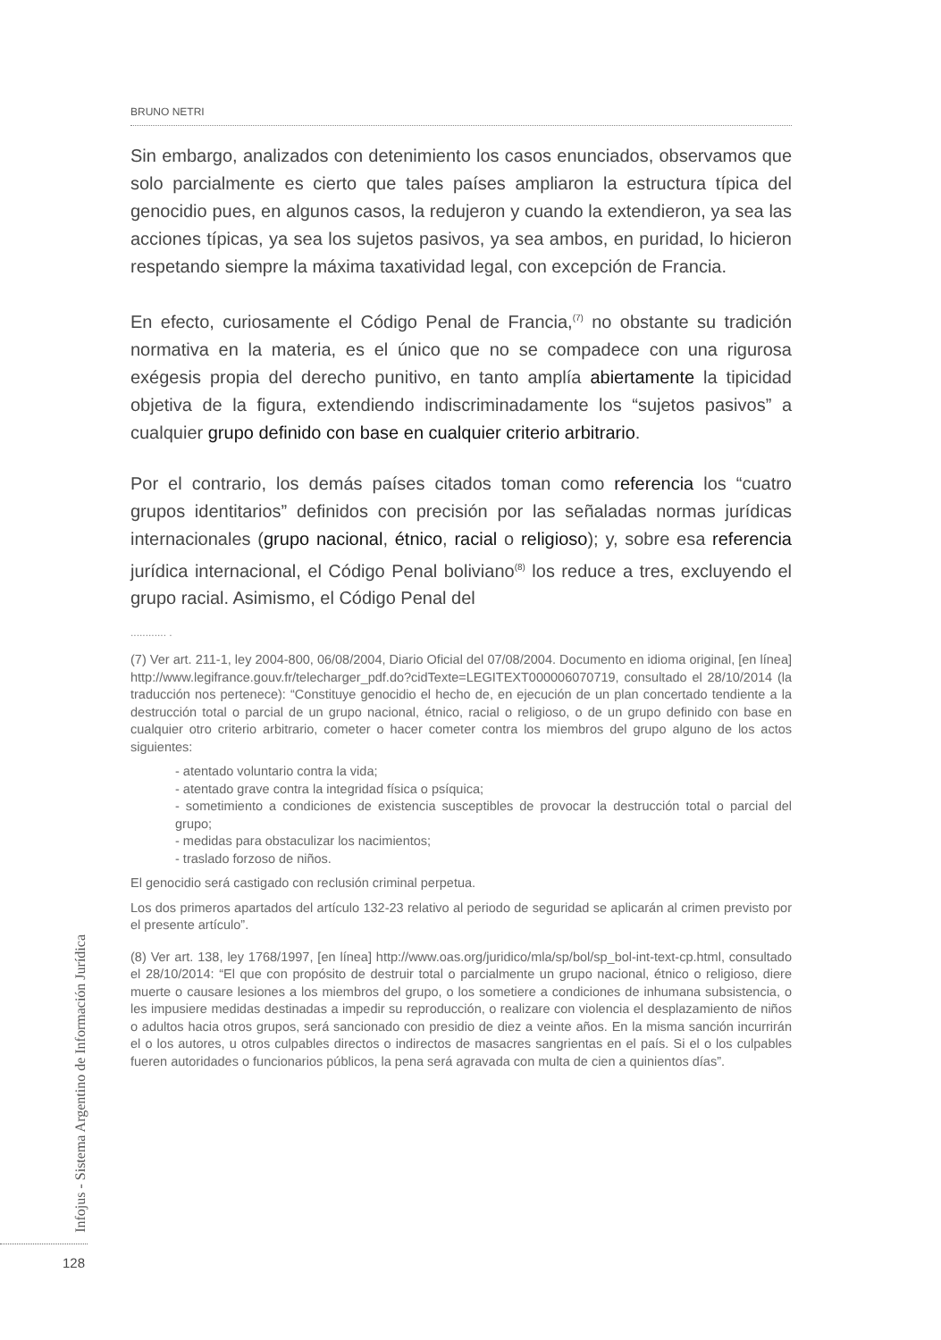BRUNO NETRI
Sin embargo, analizados con detenimiento los casos enunciados, observamos que solo parcialmente es cierto que tales países ampliaron la estructura típica del genocidio pues, en algunos casos, la redujeron y cuando la extendieron, ya sea las acciones típicas, ya sea los sujetos pasivos, ya sea ambos, en puridad, lo hicieron respetando siempre la máxima taxatividad legal, con excepción de Francia.
En efecto, curiosamente el Código Penal de Francia,<sup>(7)</sup> no obstante su tradición normativa en la materia, es el único que no se compadece con una rigurosa exégesis propia del derecho punitivo, en tanto amplía abiertamente la tipicidad objetiva de la figura, extendiendo indiscriminadamente los “sujetos pasivos” a cualquier grupo definido con base en cualquier criterio arbitrario.
Por el contrario, los demás países citados toman como referencia los “cuatro grupos identitarios” definidos con precisión por las señaladas normas jurídicas internacionales (grupo nacional, étnico, racial o religioso); y, sobre esa referencia jurídica internacional, el Código Penal boliviano<sup>(8)</sup> los reduce a tres, excluyendo el grupo racial. Asimismo, el Código Penal del
............ .
(7) Ver art. 211-1, ley 2004-800, 06/08/2004, Diario Oficial del 07/08/2004. Documento en idioma original, [en línea] http://www.legifrance.gouv.fr/telecharger_pdf.do?cidTexte=LEGITEXT000006070719, consultado el 28/10/2014 (la traducción nos pertenece): “Constituye genocidio el hecho de, en ejecución de un plan concertado tendiente a la destrucción total o parcial de un grupo nacional, étnico, racial o religioso, o de un grupo definido con base en cualquier otro criterio arbitrario, cometer o hacer cometer contra los miembros del grupo alguno de los actos siguientes:
- atentado voluntario contra la vida;
- atentado grave contra la integridad física o psíquica;
- sometimiento a condiciones de existencia susceptibles de provocar la destrucción total o parcial del grupo;
- medidas para obstaculizar los nacimientos;
- traslado forzoso de niños.
El genocidio será castigado con reclusión criminal perpetua.
Los dos primeros apartados del artículo 132-23 relativo al periodo de seguridad se aplicarán al crimen previsto por el presente artículo”.
(8) Ver art. 138, ley 1768/1997, [en línea] http://www.oas.org/juridico/mla/sp/bol/sp_bol-int-text-cp.html, consultado el 28/10/2014: “El que con propósito de destruir total o parcialmente un grupo nacional, étnico o religioso, diere muerte o causare lesiones a los miembros del grupo, o los sometiere a condiciones de inhumana subsistencia, o les impusiere medidas destinadas a impedir su reproducción, o realizare con violencia el desplazamiento de niños o adultos hacia otros grupos, será sancionado con presidio de diez a veinte años. En la misma sanción incurrirán el o los autores, u otros culpables directos o indirectos de masacres sangrientas en el país. Si el o los culpables fueren autoridades o funcionarios públicos, la pena será agravada con multa de cien a quinientos días”.
Infojus - Sistema Argentino de Información Jurídica
128